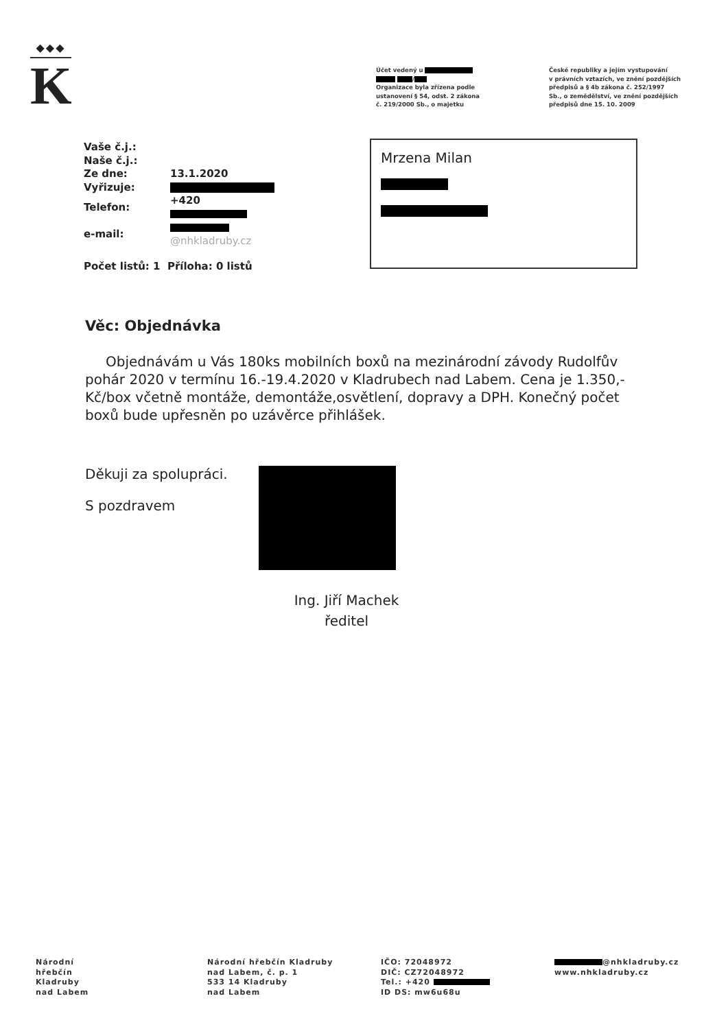◆◆◆
K
Účet vedený u
/
Organizace byla zřízena podle
ustanovení § 54, odst. 2 zákona
č. 219/2000 Sb., o majetku
České republiky a jejím vystupování
v právních vztazích, ve znění pozdějších
předpisů a § 4b zákona č. 252/1997
Sb., o zemědělství, ve znění pozdějších
předpisů dne 15. 10. 2009
| Vaše č.j.: | |
| Naše č.j.: | |
| Ze dne: | 13.1.2020 |
| Vyřizuje: | |
| Telefon: | +420 |
| e-mail: | @nhkladruby.cz |
Počet listů: 1 Příloha: 0 listů
Mrzena Milan
Věc: Objednávka
Objednávám u Vás 180ks mobilních boxů na mezinárodní závody Rudolfův pohár 2020 v termínu 16.-19.4.2020 v Kladrubech nad Labem. Cena je 1.350,-Kč/box včetně montáže, demontáže,osvětlení, dopravy a DPH. Konečný počet boxů bude upřesněn po uzávěrce přihlášek.
Děkuji za spolupráci.
S pozdravem
Ing. Jiří Machek
ředitel
Národní
hřebčín
Kladruby
nad Labem
Národní hřebčín Kladruby
nad Labem, č. p. 1
533 14 Kladruby
nad Labem
IČO: 72048972
DIČ: CZ72048972
Tel.: +420
ID DS: mw6u68u
@nhkladruby.cz
www.nhkladruby.cz